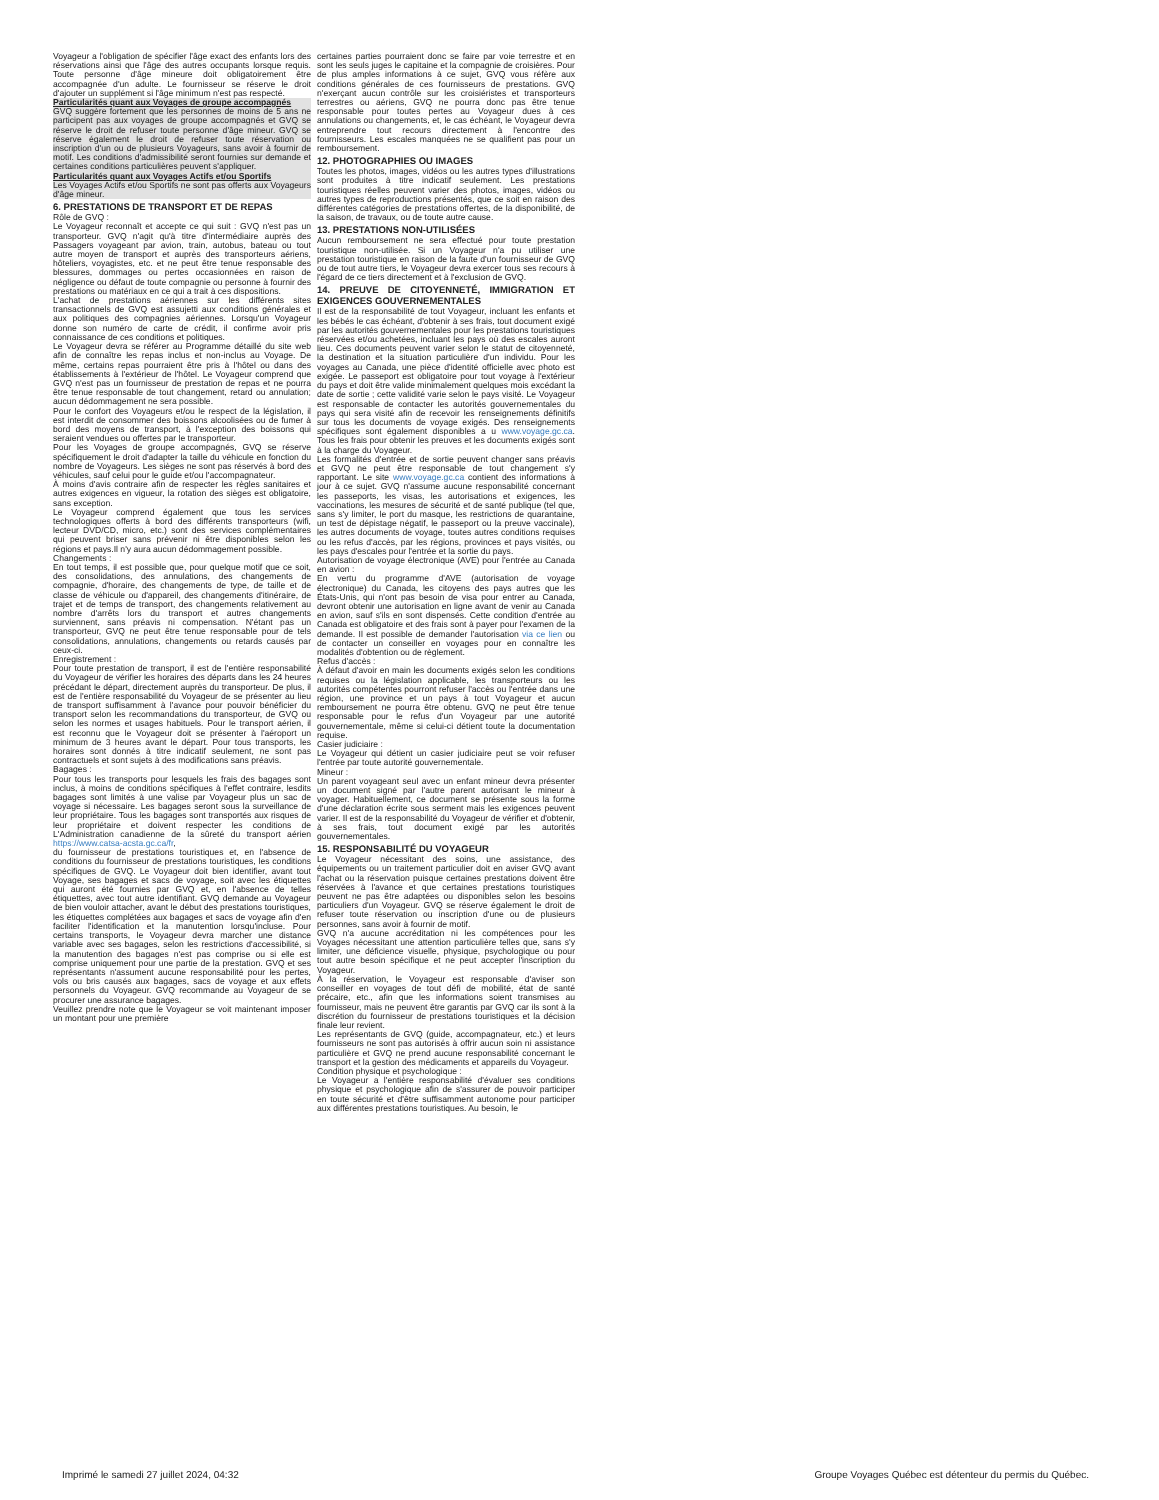Voyageur a l'obligation de spécifier l'âge exact des enfants lors des réservations ainsi que l'âge des autres occupants lorsque requis. Toute personne d'âge mineure doit obligatoirement être accompagnée d'un adulte. Le fournisseur se réserve le droit d'ajouter un supplément si l'âge minimum n'est pas respecté.
Particularités quant aux Voyages de groupe accompagnés
GVQ suggère fortement que les personnes de moins de 5 ans ne participent pas aux voyages de groupe accompagnés et GVQ se réserve le droit de refuser toute personne d'âge mineur. GVQ se réserve également le droit de refuser toute réservation ou inscription d'un ou de plusieurs Voyageurs, sans avoir à fournir de motif. Les conditions d'admissibilité seront fournies sur demande et certaines conditions particulières peuvent s'appliquer.
Particularités quant aux Voyages Actifs et/ou Sportifs
Les Voyages Actifs et/ou Sportifs ne sont pas offerts aux Voyageurs d'âge mineur.
6. PRESTATIONS DE TRANSPORT ET DE REPAS
Rôle de GVQ :
Le Voyageur reconnaît et accepte ce qui suit : GVQ n'est pas un transporteur. GVQ n'agit qu'à titre d'intermédiaire auprès des Passagers voyageant par avion, train, autobus, bateau ou tout autre moyen de transport et auprès des transporteurs aériens, hôteliers, voyagistes, etc. et ne peut être tenue responsable des blessures, dommages ou pertes occasionnées en raison de négligence ou défaut de toute compagnie ou personne à fournir des prestations ou matériaux en ce qui a trait à ces dispositions.
L'achat de prestations aériennes sur les différents sites transactionnels de GVQ est assujetti aux conditions générales et aux politiques des compagnies aériennes. Lorsqu'un Voyageur donne son numéro de carte de crédit, il confirme avoir pris connaissance de ces conditions et politiques.
Le Voyageur devra se référer au Programme détaillé du site web afin de connaître les repas inclus et non-inclus au Voyage. De même, certains repas pourraient être pris à l'hôtel ou dans des établissements à l'extérieur de l'hôtel. Le Voyageur comprend que GVQ n'est pas un fournisseur de prestation de repas et ne pourra être tenue responsable de tout changement, retard ou annulation; aucun dédommagement ne sera possible.
Pour le confort des Voyageurs et/ou le respect de la législation, il est interdit de consommer des boissons alcoolisées ou de fumer à bord des moyens de transport, à l'exception des boissons qui seraient vendues ou offertes par le transporteur.
Pour les Voyages de groupe accompagnés, GVQ se réserve spécifiquement le droit d'adapter la taille du véhicule en fonction du nombre de Voyageurs. Les sièges ne sont pas réservés à bord des véhicules, sauf celui pour le guide et/ou l'accompagnateur.
À moins d'avis contraire afin de respecter les règles sanitaires et autres exigences en vigueur, la rotation des sièges est obligatoire, sans exception.
Le Voyageur comprend également que tous les services technologiques offerts à bord des différents transporteurs (wifi, lecteur DVD/CD, micro, etc.) sont des services complémentaires qui peuvent briser sans prévenir ni être disponibles selon les régions et pays.Il n'y aura aucun dédommagement possible.
Changements :
En tout temps, il est possible que, pour quelque motif que ce soit, des consolidations, des annulations, des changements de compagnie, d'horaire, des changements de type, de taille et de classe de véhicule ou d'appareil, des changements d'itinéraire, de trajet et de temps de transport, des changements relativement au nombre d'arrêts lors du transport et autres changements surviennent, sans préavis ni compensation. N'étant pas un transporteur, GVQ ne peut être tenue responsable pour de tels consolidations, annulations, changements ou retards causés par ceux-ci.
Enregistrement :
Pour toute prestation de transport, il est de l'entière responsabilité du Voyageur de vérifier les horaires des départs dans les 24 heures précédant le départ, directement auprès du transporteur. De plus, il est de l'entière responsabilité du Voyageur de se présenter au lieu de transport suffisamment à l'avance pour pouvoir bénéficier du transport selon les recommandations du transporteur, de GVQ ou selon les normes et usages habituels. Pour le transport aérien, il est reconnu que le Voyageur doit se présenter à l'aéroport un minimum de 3 heures avant le départ. Pour tous transports, les horaires sont donnés à titre indicatif seulement, ne sont pas contractuels et sont sujets à des modifications sans préavis.
Bagages :
Pour tous les transports pour lesquels les frais des bagages sont inclus, à moins de conditions spécifiques à l'effet contraire, lesdits bagages sont limités à une valise par Voyageur plus un sac de voyage si nécessaire. Les bagages seront sous la surveillance de leur propriétaire. Tous les bagages sont transportés aux risques de leur propriétaire et doivent respecter les conditions de L'Administration canadienne de la sûreté du transport aérien https://www.catsa-acsta.gc.ca/fr,
du fournisseur de prestations touristiques et, en l'absence de conditions du fournisseur de prestations touristiques, les conditions spécifiques de GVQ. Le Voyageur doit bien identifier, avant tout Voyage, ses bagages et sacs de voyage, soit avec les étiquettes qui auront été fournies par GVQ et, en l'absence de telles étiquettes, avec tout autre identifiant. GVQ demande au Voyageur de bien vouloir attacher, avant le début des prestations touristiques, les étiquettes complétées aux bagages et sacs de voyage afin d'en faciliter l'identification et la manutention lorsqu'incluse. Pour certains transports, le Voyageur devra marcher une distance variable avec ses bagages, selon les restrictions d'accessibilité, si la manutention des bagages n'est pas comprise ou si elle est comprise uniquement pour une partie de la prestation. GVQ et ses représentants n'assument aucune responsabilité pour les pertes, vols ou bris causés aux bagages, sacs de voyage et aux effets personnels du Voyageur. GVQ recommande au Voyageur de se procurer une assurance bagages.
Veuillez prendre note que le Voyageur se voit maintenant imposer un montant pour une première
certaines parties pourraient donc se faire par voie terrestre et en sont les seuls juges le capitaine et la compagnie de croisières. Pour de plus amples informations à ce sujet, GVQ vous réfère aux conditions générales de ces fournisseurs de prestations. GVQ n'exerçant aucun contrôle sur les croisiéristes et transporteurs terrestres ou aériens, GVQ ne pourra donc pas être tenue responsable pour toutes pertes au Voyageur dues à ces annulations ou changements, et, le cas échéant, le Voyageur devra entreprendre tout recours directement à l'encontre des fournisseurs. Les escales manquées ne se qualifient pas pour un remboursement.
12. PHOTOGRAPHIES OU IMAGES
Toutes les photos, images, vidéos ou les autres types d'illustrations sont produites à titre indicatif seulement. Les prestations touristiques réelles peuvent varier des photos, images, vidéos ou autres types de reproductions présentés, que ce soit en raison des différentes catégories de prestations offertes, de la disponibilité, de la saison, de travaux, ou de toute autre cause.
13. PRESTATIONS NON-UTILISÉES
Aucun remboursement ne sera effectué pour toute prestation touristique non-utilisée. Si un Voyageur n'a pu utiliser une prestation touristique en raison de la faute d'un fournisseur de GVQ ou de tout autre tiers, le Voyageur devra exercer tous ses recours à l'égard de ce tiers directement et à l'exclusion de GVQ.
14. PREUVE DE CITOYENNETÉ, IMMIGRATION ET EXIGENCES GOUVERNEMENTALES
Il est de la responsabilité de tout Voyageur, incluant les enfants et les bébés le cas échéant, d'obtenir à ses frais, tout document exigé par les autorités gouvernementales pour les prestations touristiques réservées et/ou achetées, incluant les pays où des escales auront lieu. Ces documents peuvent varier selon le statut de citoyenneté, la destination et la situation particulière d'un individu. Pour les voyages au Canada, une pièce d'identité officielle avec photo est exigée. Le passeport est obligatoire pour tout voyage à l'extérieur du pays et doit être valide minimalement quelques mois excédant la date de sortie ; cette validité varie selon le pays visité. Le Voyageur est responsable de contacter les autorités gouvernementales du pays qui sera visité afin de recevoir les renseignements définitifs sur tous les documents de voyage exigés. Des renseignements spécifiques sont également disponibles a u www.voyage.gc.ca. Tous les frais pour obtenir les preuves et les documents exigés sont à la charge du Voyageur.
Les formalités d'entrée et de sortie peuvent changer sans préavis et GVQ ne peut être responsable de tout changement s'y rapportant. Le site www.voyage.gc.ca contient des informations à jour à ce sujet. GVQ n'assume aucune responsabilité concernant les passeports, les visas, les autorisations et exigences, les vaccinations, les mesures de sécurité et de santé publique (tel que, sans s'y limiter, le port du masque, les restrictions de quarantaine, un test de dépistage négatif, le passeport ou la preuve vaccinale), les autres documents de voyage, toutes autres conditions requises ou les refus d'accès, par les régions, provinces et pays visités, ou les pays d'escales pour l'entrée et la sortie du pays.
Autorisation de voyage électronique (AVE) pour l'entrée au Canada en avion :
En vertu du programme d'AVE (autorisation de voyage électronique) du Canada, les citoyens des pays autres que les États-Unis, qui n'ont pas besoin de visa pour entrer au Canada, devront obtenir une autorisation en ligne avant de venir au Canada en avion, sauf s'ils en sont dispensés. Cette condition d'entrée au Canada est obligatoire et des frais sont à payer pour l'examen de la demande. Il est possible de demander l'autorisation via ce lien ou de contacter un conseiller en voyages pour en connaître les modalités d'obtention ou de règlement.
Refus d'accès :
À défaut d'avoir en main les documents exigés selon les conditions requises ou la législation applicable, les transporteurs ou les autorités compétentes pourront refuser l'accès ou l'entrée dans une région, une province et un pays à tout Voyageur et aucun remboursement ne pourra être obtenu. GVQ ne peut être tenue responsable pour le refus d'un Voyageur par une autorité gouvernementale, même si celui-ci détient toute la documentation requise.
Casier judiciaire :
Le Voyageur qui détient un casier judiciaire peut se voir refuser l'entrée par toute autorité gouvernementale.
Mineur :
Un parent voyageant seul avec un enfant mineur devra présenter un document signé par l'autre parent autorisant le mineur à voyager. Habituellement, ce document se présente sous la forme d'une déclaration écrite sous serment mais les exigences peuvent varier. Il est de la responsabilité du Voyageur de vérifier et d'obtenir, à ses frais, tout document exigé par les autorités gouvernementales.
15. RESPONSABILITÉ DU VOYAGEUR
Le Voyageur nécessitant des soins, une assistance, des équipements ou un traitement particulier doit en aviser GVQ avant l'achat ou la réservation puisque certaines prestations doivent être réservées à l'avance et que certaines prestations touristiques peuvent ne pas être adaptées ou disponibles selon les besoins particuliers d'un Voyageur. GVQ se réserve également le droit de refuser toute réservation ou inscription d'une ou de plusieurs personnes, sans avoir à fournir de motif.
GVQ n'a aucune accréditation ni les compétences pour les Voyages nécessitant une attention particulière telles que, sans s'y limiter, une déficience visuelle, physique, psychologique ou pour tout autre besoin spécifique et ne peut accepter l'inscription du Voyageur.
À la réservation, le Voyageur est responsable d'aviser son conseiller en voyages de tout défi de mobilité, état de santé précaire, etc., afin que les informations soient transmises au fournisseur, mais ne peuvent être garantis par GVQ car ils sont à la discrétion du fournisseur de prestations touristiques et la décision finale leur revient.
Les représentants de GVQ (guide, accompagnateur, etc.) et leurs fournisseurs ne sont pas autorisés à offrir aucun soin ni assistance particulière et GVQ ne prend aucune responsabilité concernant le transport et la gestion des médicaments et appareils du Voyageur.
Condition physique et psychologique :
Le Voyageur a l'entière responsabilité d'évaluer ses conditions physique et psychologique afin de s'assurer de pouvoir participer en toute sécurité et d'être suffisamment autonome pour participer aux différentes prestations touristiques. Au besoin, le
Imprimé le samedi 27 juillet 2024, 04:32 Groupe Voyages Québec est détenteur du permis du Québec.